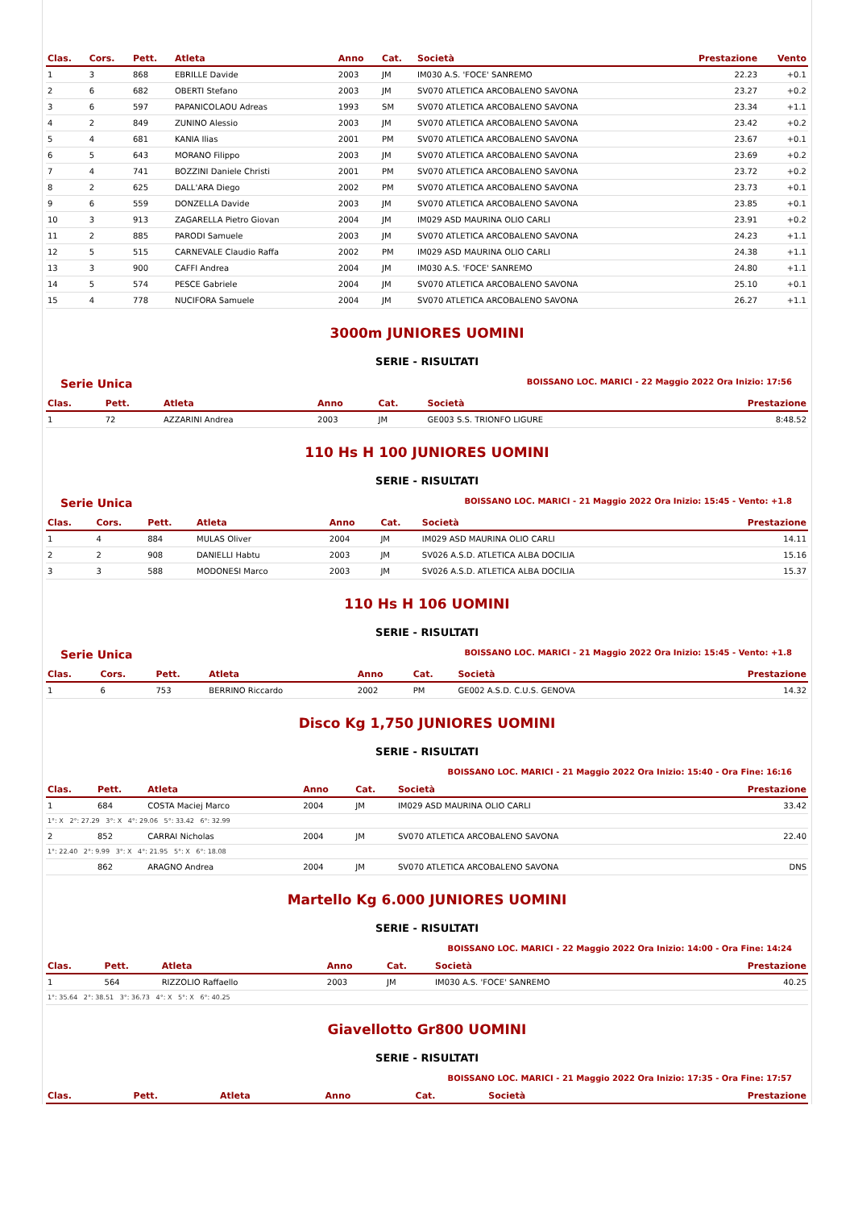| Clas. | Cors. | Pett. | Atleta | Anno | Cat. | Società | Prestazione | Vento |
| --- | --- | --- | --- | --- | --- | --- | --- | --- |
| 1 | 3 | 868 | EBRILLE Davide | 2003 | JM | IM030 A.S. 'FOCE' SANREMO | 22.23 | +0.1 |
| 2 | 6 | 682 | OBERTI Stefano | 2003 | JM | SV070 ATLETICA ARCOBALENO SAVONA | 23.27 | +0.2 |
| 3 | 6 | 597 | PAPANICOLAOU Adreas | 1993 | SM | SV070 ATLETICA ARCOBALENO SAVONA | 23.34 | +1.1 |
| 4 | 2 | 849 | ZUNINO Alessio | 2003 | JM | SV070 ATLETICA ARCOBALENO SAVONA | 23.42 | +0.2 |
| 5 | 4 | 681 | KANIA Ilias | 2001 | PM | SV070 ATLETICA ARCOBALENO SAVONA | 23.67 | +0.1 |
| 6 | 5 | 643 | MORANO Filippo | 2003 | JM | SV070 ATLETICA ARCOBALENO SAVONA | 23.69 | +0.2 |
| 7 | 4 | 741 | BOZZINI Daniele Christi | 2001 | PM | SV070 ATLETICA ARCOBALENO SAVONA | 23.72 | +0.2 |
| 8 | 2 | 625 | DALL'ARA Diego | 2002 | PM | SV070 ATLETICA ARCOBALENO SAVONA | 23.73 | +0.1 |
| 9 | 6 | 559 | DONZELLA Davide | 2003 | JM | SV070 ATLETICA ARCOBALENO SAVONA | 23.85 | +0.1 |
| 10 | 3 | 913 | ZAGARELLA Pietro Giovan | 2004 | JM | IM029 ASD MAURINA OLIO CARLI | 23.91 | +0.2 |
| 11 | 2 | 885 | PARODI Samuele | 2003 | JM | SV070 ATLETICA ARCOBALENO SAVONA | 24.23 | +1.1 |
| 12 | 5 | 515 | CARNEVALE Claudio Raffa | 2002 | PM | IM029 ASD MAURINA OLIO CARLI | 24.38 | +1.1 |
| 13 | 3 | 900 | CAFFI Andrea | 2004 | JM | IM030 A.S. 'FOCE' SANREMO | 24.80 | +1.1 |
| 14 | 5 | 574 | PESCE Gabriele | 2004 | JM | SV070 ATLETICA ARCOBALENO SAVONA | 25.10 | +0.1 |
| 15 | 4 | 778 | NUCIFORA Samuele | 2004 | JM | SV070 ATLETICA ARCOBALENO SAVONA | 26.27 | +1.1 |
3000m JUNIORES UOMINI
SERIE - RISULTATI
Serie Unica BOISSANO LOC. MARICI - 22 Maggio 2022 Ora Inizio: 17:56
| Clas. | Pett. | Atleta | Anno | Cat. | Società | Prestazione |
| --- | --- | --- | --- | --- | --- | --- |
| 1 | 72 | AZZARINI Andrea | 2003 | JM | GE003 S.S. TRIONFO LIGURE | 8:48.52 |
110 Hs H 100 JUNIORES UOMINI
SERIE - RISULTATI
Serie Unica BOISSANO LOC. MARICI - 21 Maggio 2022 Ora Inizio: 15:45 - Vento: +1.8
| Clas. | Cors. | Pett. | Atleta | Anno | Cat. | Società | Prestazione |
| --- | --- | --- | --- | --- | --- | --- | --- |
| 1 | 4 | 884 | MULAS Oliver | 2004 | JM | IM029 ASD MAURINA OLIO CARLI | 14.11 |
| 2 | 2 | 908 | DANIELLI Habtu | 2003 | JM | SV026 A.S.D. ATLETICA ALBA DOCILIA | 15.16 |
| 3 | 3 | 588 | MODONESI Marco | 2003 | JM | SV026 A.S.D. ATLETICA ALBA DOCILIA | 15.37 |
110 Hs H 106 UOMINI
SERIE - RISULTATI
Serie Unica BOISSANO LOC. MARICI - 21 Maggio 2022 Ora Inizio: 15:45 - Vento: +1.8
| Clas. | Cors. | Pett. | Atleta | Anno | Cat. | Società | Prestazione |
| --- | --- | --- | --- | --- | --- | --- | --- |
| 1 | 6 | 753 | BERRINO Riccardo | 2002 | PM | GE002 A.S.D. C.U.S. GENOVA | 14.32 |
Disco Kg 1,750 JUNIORES UOMINI
SERIE - RISULTATI
BOISSANO LOC. MARICI - 21 Maggio 2022 Ora Inizio: 15:40 - Ora Fine: 16:16
| Clas. | Pett. | Atleta | Anno | Cat. | Società | Prestazione |
| --- | --- | --- | --- | --- | --- | --- |
| 1 | 684 | COSTA Maciej Marco | 2004 | JM | IM029 ASD MAURINA OLIO CARLI | 33.42 |
| 1°: X 2°: 27.29 3°: X 4°: 29.06 5°: 33.42 6°: 32.99 | | | | | | |
| 2 | 852 | CARRAI Nicholas | 2004 | JM | SV070 ATLETICA ARCOBALENO SAVONA | 22.40 |
| 1°: 22.40 2°: 9.99 3°: X 4°: 21.95 5°: X 6°: 18.08 | | | | | | |
| | 862 | ARAGNO Andrea | 2004 | JM | SV070 ATLETICA ARCOBALENO SAVONA | DNS |
Martello Kg 6.000 JUNIORES UOMINI
SERIE - RISULTATI
BOISSANO LOC. MARICI - 22 Maggio 2022 Ora Inizio: 14:00 - Ora Fine: 14:24
| Clas. | Pett. | Atleta | Anno | Cat. | Società | Prestazione |
| --- | --- | --- | --- | --- | --- | --- |
| 1 | 564 | RIZZOLIO Raffaello | 2003 | JM | IM030 A.S. 'FOCE' SANREMO | 40.25 |
| 1°: 35.64 2°: 38.51 3°: 36.73 4°: X 5°: X 6°: 40.25 | | | | | | |
Giavellotto Gr800 UOMINI
SERIE - RISULTATI
BOISSANO LOC. MARICI - 21 Maggio 2022 Ora Inizio: 17:35 - Ora Fine: 17:57
| Clas. | Pett. | Atleta | Anno | Cat. | Società | Prestazione |
| --- | --- | --- | --- | --- | --- | --- |